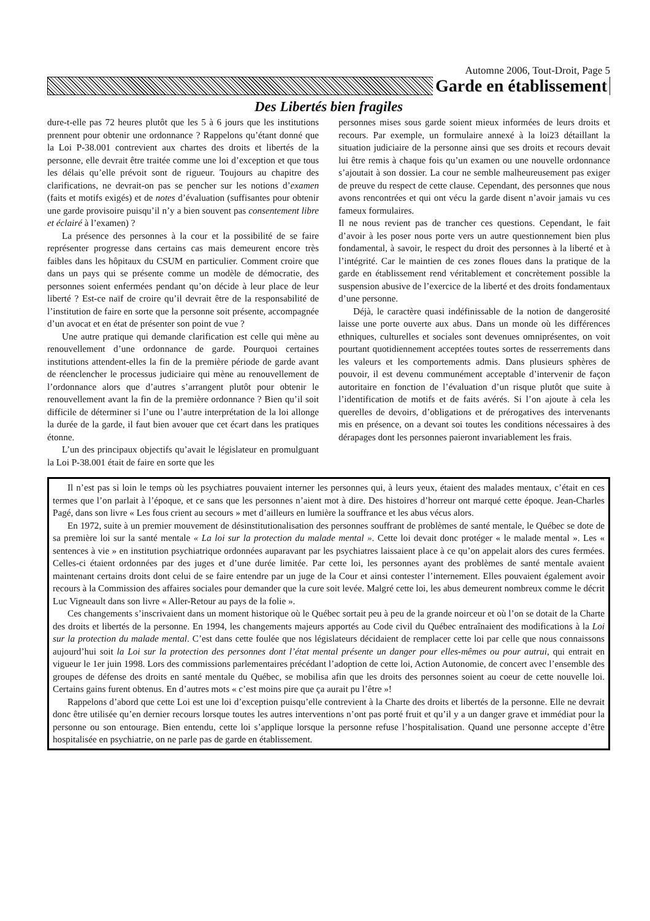Automne 2006, Tout-Droit, Page 5
Garde en établissement
Des Libertés bien fragiles
dure-t-elle pas 72 heures plutôt que les 5 à 6 jours que les institutions prennent pour obtenir une ordonnance ? Rappelons qu’étant donné que la Loi P-38.001 contrevient aux chartes des droits et libertés de la personne, elle devrait être traitée comme une loi d’exception et que tous les délais qu’elle prévoit sont de rigueur. Toujours au chapitre des clarifications, ne devrait-on pas se pencher sur les notions d’examen (faits et motifs exigés) et de notes d’évaluation (suffisantes pour obtenir une garde provisoire puisqu’il n’y a bien souvent pas consentement libre et éclairé à l’examen) ?
La présence des personnes à la cour et la possibilité de se faire représenter progresse dans certains cas mais demeurent encore très faibles dans les hôpitaux du CSUM en particulier. Comment croire que dans un pays qui se présente comme un modèle de démocratie, des personnes soient enfermées pendant qu’on décide à leur place de leur liberté ? Est-ce naïf de croire qu’il devrait être de la responsabilité de l’institution de faire en sorte que la personne soit présente, accompagnée d’un avocat et en état de présenter son point de vue ?
Une autre pratique qui demande clarification est celle qui mène au renouvellement d’une ordonnance de garde. Pourquoi certaines institutions attendent-elles la fin de la première période de garde avant de réenclencher le processus judiciaire qui mène au renouvellement de l’ordonnance alors que d’autres s’arrangent plutôt pour obtenir le renouvellement avant la fin de la première ordonnance ? Bien qu’il soit difficile de déterminer si l’une ou l’autre interprétation de la loi allonge la durée de la garde, il faut bien avouer que cet écart dans les pratiques étonne.
L’un des principaux objectifs qu’avait le législateur en promulguant la Loi P-38.001 était de faire en sorte que les
personnes mises sous garde soient mieux informées de leurs droits et recours. Par exemple, un formulaire annexé à la loi23 détaillant la situation judiciaire de la personne ainsi que ses droits et recours devait lui être remis à chaque fois qu’un examen ou une nouvelle ordonnance s’ajoutait à son dossier. La cour ne semble malheureusement pas exiger de preuve du respect de cette clause. Cependant, des personnes que nous avons rencontrées et qui ont vécu la garde disent n’avoir jamais vu ces fameux formulaires.
Il ne nous revient pas de trancher ces questions. Cependant, le fait d’avoir à les poser nous porte vers un autre questionnement bien plus fondamental, à savoir, le respect du droit des personnes à la liberté et à l’intégrité. Car le maintien de ces zones floues dans la pratique de la garde en établissement rend véritablement et concrètement possible la suspension abusive de l’exercice de la liberté et des droits fondamentaux d’une personne.
Déjà, le caractère quasi indéfinissable de la notion de dangerosité laisse une porte ouverte aux abus. Dans un monde où les différences ethniques, culturelles et sociales sont devenues omniprésentes, on voit pourtant quotidiennement acceptées toutes sortes de resserrements dans les valeurs et les comportements admis. Dans plusieurs sphères de pouvoir, il est devenu communément acceptable d’intervenir de façon autoritaire en fonction de l’évaluation d’un risque plutôt que suite à l’identification de motifs et de faits avérés. Si l’on ajoute à cela les querelles de devoirs, d’obligations et de prérogatives des intervenants mis en présence, on a devant soi toutes les conditions nécessaires à des dérapages dont les personnes paieront invariablement les frais.
Il n’est pas si loin le temps où les psychiatres pouvaient interner les personnes qui, à leurs yeux, étaient des malades mentaux, c’était en ces termes que l’on parlait à l’époque, et ce sans que les personnes n’aient mot à dire. Des histoires d’horreur ont marqué cette époque. Jean-Charles Pagé, dans son livre « Les fous crient au secours » met d’ailleurs en lumière la souffrance et les abus vécus alors.
En 1972, suite à un premier mouvement de désinstitutionalisation des personnes souffrant de problèmes de santé mentale, le Québec se dote de sa première loi sur la santé mentale « La loi sur la protection du malade mental ». Cette loi devait donc protéger « le malade mental ». Les « sentences à vie » en institution psychiatrique ordonnées auparavant par les psychiatres laissaient place à ce qu’on appelait alors des cures fermées. Celles-ci étaient ordonnées par des juges et d’une durée limitée. Par cette loi, les personnes ayant des problèmes de santé mentale avaient maintenant certains droits dont celui de se faire entendre par un juge de la Cour et ainsi contester l’internement. Elles pouvaient également avoir recours à la Commission des affaires sociales pour demander que la cure soit levée. Malgré cette loi, les abus demeurent nombreux comme le décrit Luc Vigneault dans son livre « Aller-Retour au pays de la folie ».
Ces changements s’inscrivaient dans un moment historique où le Québec sortait peu à peu de la grande noirceur et où l’on se dotait de la Charte des droits et libertés de la personne. En 1994, les changements majeurs apportés au Code civil du Québec entraînaient des modifications à la Loi sur la protection du malade mental. C’est dans cette foulée que nos législateurs décidaient de remplacer cette loi par celle que nous connaissons aujourd’hui soit la Loi sur la protection des personnes dont l’état mental présente un danger pour elles-mêmes ou pour autrui, qui entrait en vigueur le 1er juin 1998. Lors des commissions parlementaires précédant l’adoption de cette loi, Action Autonomie, de concert avec l’ensemble des groupes de défense des droits en santé mentale du Québec, se mobilisa afin que les droits des personnes soient au coeur de cette nouvelle loi. Certains gains furent obtenus. En d’autres mots « c’est moins pire que ça aurait pu l’être »!
Rappelons d’abord que cette Loi est une loi d’exception puisqu’elle contrevient à la Charte des droits et libertés de la personne. Elle ne devrait donc être utilisée qu’en dernier recours lorsque toutes les autres interventions n’ont pas porté fruit et qu’il y a un danger grave et immédiat pour la personne ou son entourage. Bien entendu, cette loi s’applique lorsque la personne refuse l’hospitalisation. Quand une personne accepte d’être hospitalisée en psychiatrie, on ne parle pas de garde en établissement.